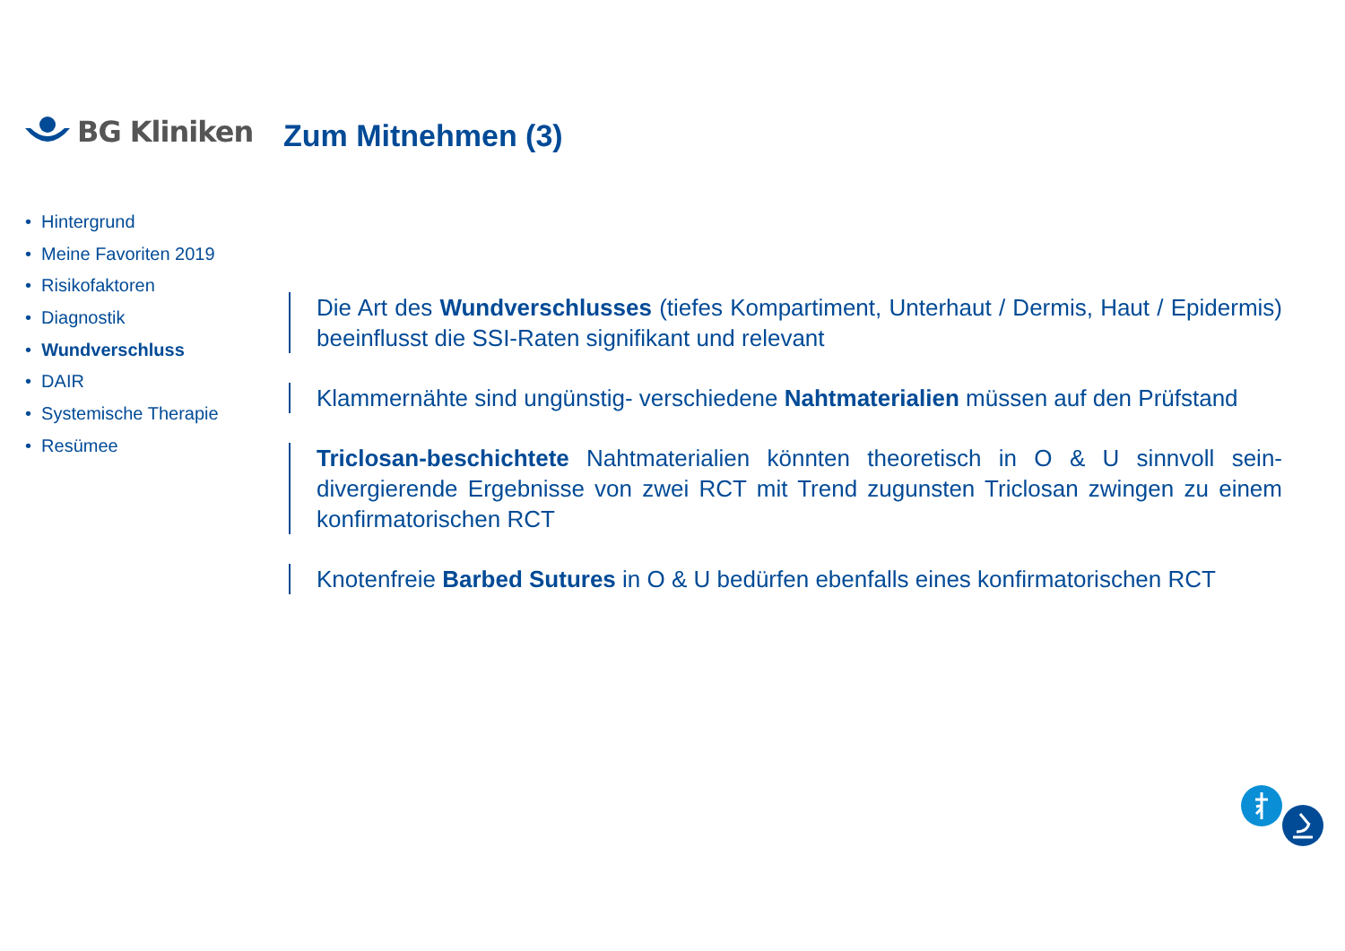BG Kliniken Zum Mitnehmen (3)
• Hintergrund
• Meine Favoriten 2019
• Risikofaktoren
• Diagnostik
• Wundverschluss
• DAIR
• Systemische Therapie
• Resümee
Die Art des Wundverschlusses (tiefes Kompartiment, Unterhaut / Dermis, Haut / Epidermis) beeinflusst die SSI-Raten signifikant und relevant
Klammernähte sind ungünstig- verschiedene Nahtmaterialien müssen auf den Prüfstand
Triclosan-beschichtete Nahtmaterialien könnten theoretisch in O & U sinnvoll sein- divergierende Ergebnisse von zwei RCT mit Trend zugunsten Triclosan zwingen zu einem konfirmatorischen RCT
Knotenfreie Barbed Sutures in O & U bedürfen ebenfalls eines konfirmatorischen RCT